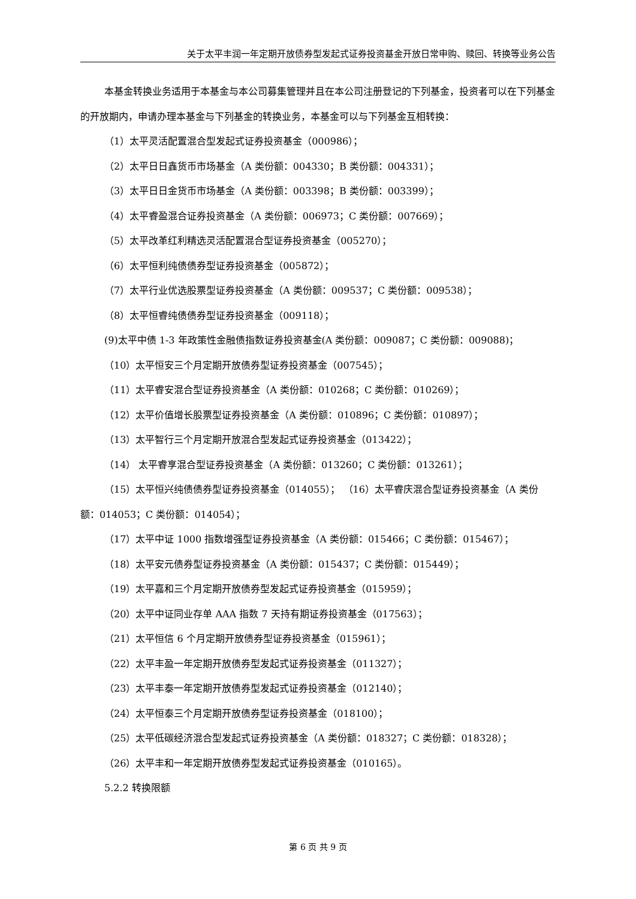关于太平丰润一年定期开放债券型发起式证券投资基金开放日常申购、赎回、转换等业务公告
本基金转换业务适用于本基金与本公司募集管理并且在本公司注册登记的下列基金，投资者可以在下列基金的开放期内，申请办理本基金与下列基金的转换业务，本基金可以与下列基金互相转换：
（1）太平灵活配置混合型发起式证券投资基金（000986）；
（2）太平日日鑫货币市场基金（A 类份额：004330；B 类份额：004331）；
（3）太平日日金货币市场基金（A 类份额：003398；B 类份额：003399）；
（4）太平睿盈混合证券投资基金（A 类份额：006973；C 类份额：007669）；
（5）太平改革红利精选灵活配置混合型证券投资基金（005270）；
（6）太平恒利纯债债券型证券投资基金（005872）；
（7）太平行业优选股票型证券投资基金（A 类份额：009537；C 类份额：009538）；
（8）太平恒睿纯债债券型证券投资基金（009118）；
(9)太平中债 1-3 年政策性金融债指数证券投资基金(A 类份额：009087；C 类份额：009088)；
（10）太平恒安三个月定期开放债券型证券投资基金（007545）；
（11）太平睿安混合型证券投资基金（A 类份额：010268；C 类份额：010269）；
（12）太平价值增长股票型证券投资基金（A 类份额：010896；C 类份额：010897）；
（13）太平智行三个月定期开放混合型发起式证券投资基金（013422）；
（14） 太平睿享混合型证券投资基金（A 类份额：013260；C 类份额：013261）；
（15）太平恒兴纯债债券型证券投资基金（014055）； （16）太平睿庆混合型证券投资基金（A 类份额：014053；C 类份额：014054）；
（17）太平中证 1000 指数增强型证券投资基金（A 类份额：015466；C 类份额：015467）；
（18）太平安元债券型证券投资基金（A 类份额：015437；C 类份额：015449）；
（19）太平嘉和三个月定期开放债券型发起式证券投资基金（015959）；
（20）太平中证同业存单 AAA 指数 7 天持有期证券投资基金（017563）；
（21）太平恒信 6 个月定期开放债券型证券投资基金（015961）；
（22）太平丰盈一年定期开放债券型发起式证券投资基金（011327）；
（23）太平丰泰一年定期开放债券型发起式证券投资基金（012140）；
（24）太平恒泰三个月定期开放债券型证券投资基金（018100）；
（25）太平低碳经济混合型发起式证券投资基金（A 类份额：018327；C 类份额：018328）；
（26）太平丰和一年定期开放债券型发起式证券投资基金（010165）。
5.2.2 转换限额
第 6 页 共 9 页